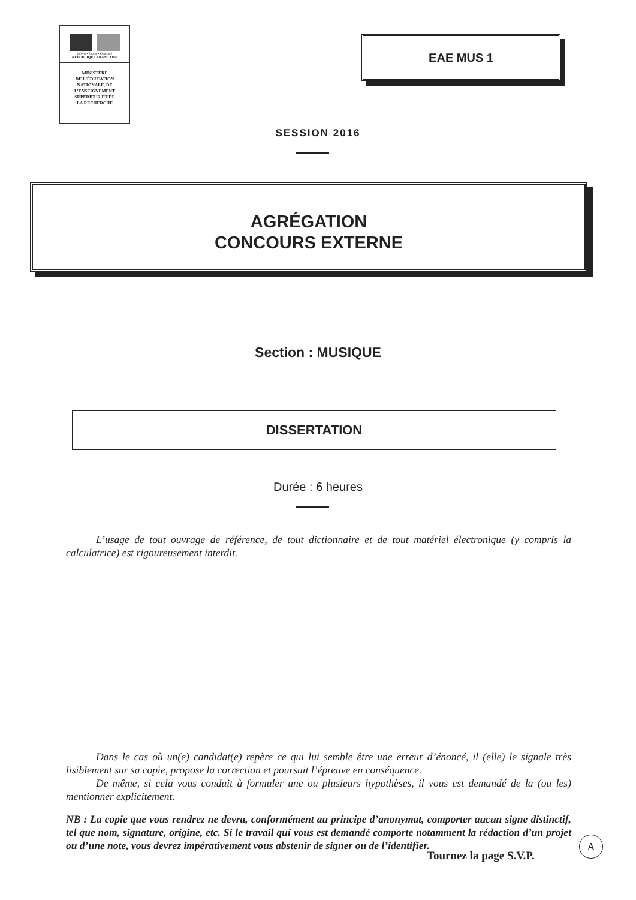Liberté • Égalité • Fraternité
RÉPUBLIQUE FRANÇAISE
MINISTÈRE
DE L’ÉDUCATION
NATIONALE, DE
L’ENSEIGNEMENT
SUPÉRIEUR ET DE
LA RECHERCHE
EAE MUS 1
SESSION 2016
AGRÉGATION
CONCOURS EXTERNE
Section : MUSIQUE
DISSERTATION
Durée : 6 heures
L’usage de tout ouvrage de référence, de tout dictionnaire et de tout matériel électronique (y compris la calculatrice) est rigoureusement interdit.
Dans le cas où un(e) candidat(e) repère ce qui lui semble être une erreur d’énoncé, il (elle) le signale très lisiblement sur sa copie, propose la correction et poursuit l’épreuve en conséquence.
De même, si cela vous conduit à formuler une ou plusieurs hypothèses, il vous est demandé de la (ou les) mentionner explicitement.
NB : La copie que vous rendrez ne devra, conformément au principe d’anonymat, comporter aucun signe distinctif, tel que nom, signature, origine, etc. Si le travail qui vous est demandé comporte notamment la rédaction d’un projet ou d’une note, vous devrez impérativement vous abstenir de signer ou de l’identifier.
Tournez la page S.V.P.
A